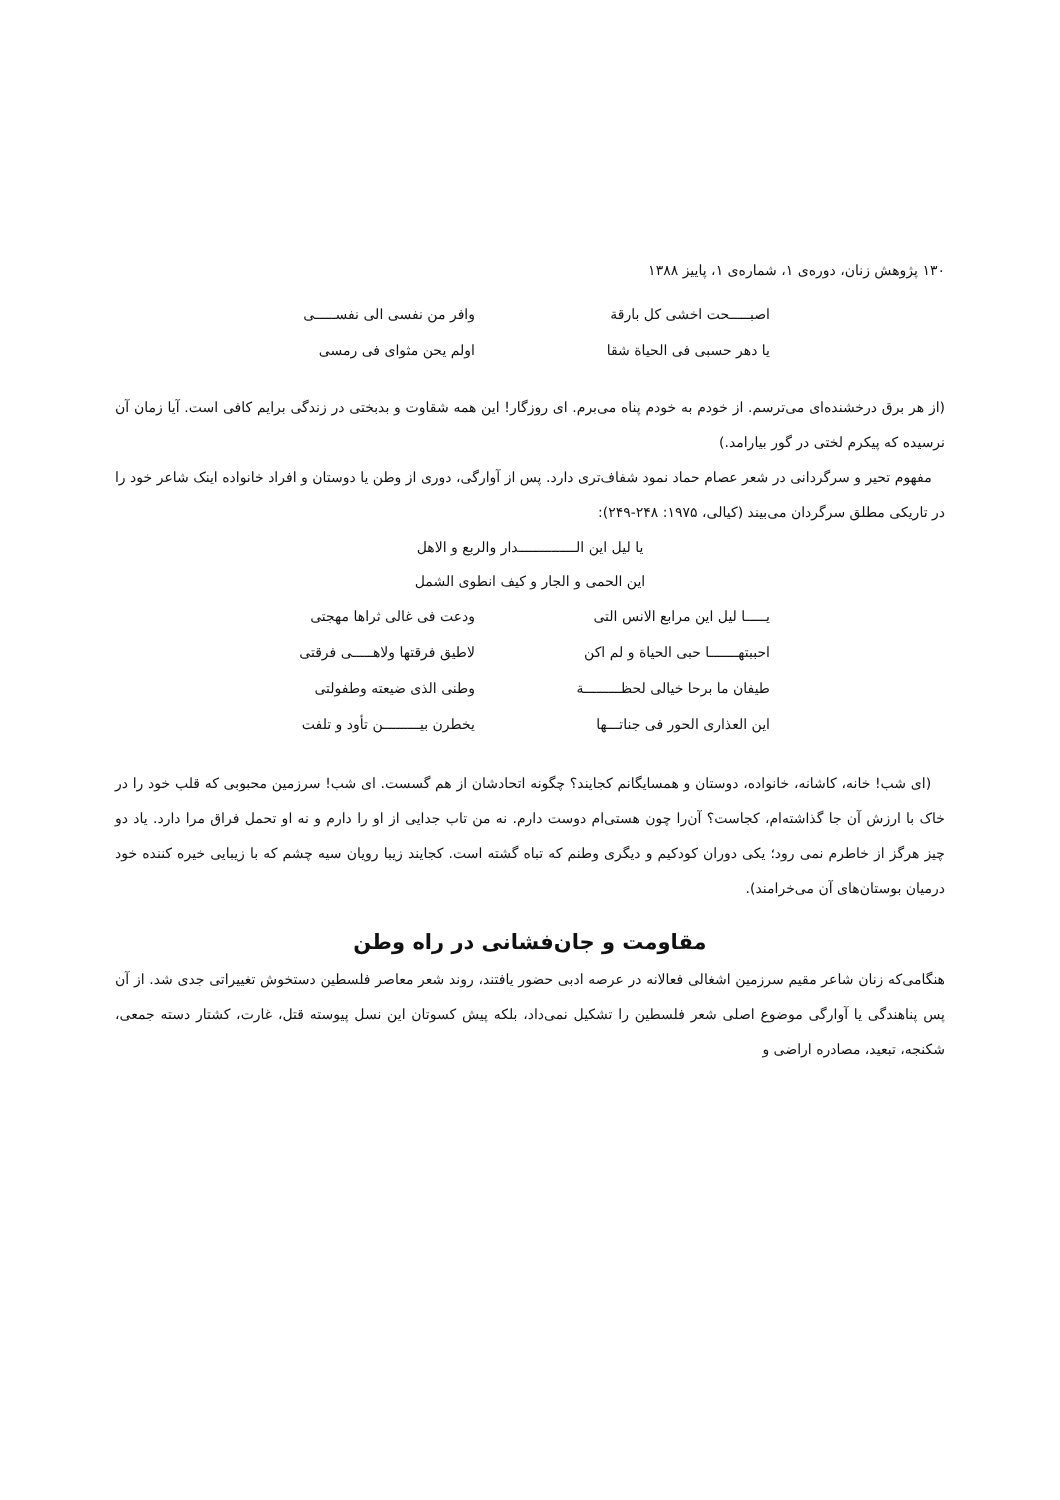۱۳۰ پژوهش زنان، دوره‌ی ۱، شماره‌ی ۱، پاییز ۱۳۸۸
اصبـــــحت اخشی کل بارقة وافر من نفسی الی نفســـــی
یا دهر حسبی فی الحیاة شقا اولم یحن مثوای فی رمسی
(از هر برق درخشنده‌ای می‌ترسم. از خودم به خودم پناه می‌برم. ای روزگار! این همه شقاوت و بدبختی در زندگی برایم کافی است. آیا زمان آن نرسیده که پیکرم لختی در گور بیارامد.)
مفهوم تحیر و سرگردانی در شعر عصام حماد نمود شفاف‌تری دارد. پس از آوارگی، دوری از وطن یا دوستان و افراد خانواده اینک شاعر خود را در تاریکی مطلق سرگردان می‌بیند (کیالی، ۱۹۷۵: ۲۴۸-۲۴۹):
یا لیل این الــــــــــــــدار والربع و الاهل
این الحمی و الجار و کیف انطوی الشمل
یـــــا لیل این مرابع الانس التی ودعت فی غالی ثراها مهجتی
احببتهـــــــا حبی الحیاة و لم اکن لاطیق فرقتها ولاهـــــی فرقتی
طیفان ما برحا خیالی لحظـــــــــة وطنی الذی ضیعته وطفولتی
این العذاری الحور فی جناتـــها یخطرن بیـــــــــن تأود و تلفت
(ای شب! خانه، کاشانه، خانواده، دوستان و همسایگانم کجایند؟ چگونه اتحادشان از هم گسست. ای شب! سرزمین محبوبی که قلب خود را در خاک با ارزش آن جا گذاشته‌ام، کجاست؟ آن‌را چون هستی‌ام دوست دارم. نه من تاب جدایی از او را دارم و نه او تحمل فراق مرا دارد. یاد دو چیز هرگز از خاطرم نمی رود؛ یکی دوران کودکیم و دیگری وطنم که تباه گشته است. کجایند زیبا رویان سیه چشم که با زیبایی خیره کننده خود درمیان بوستان‌های آن می‌خرامند).
مقاومت و جان‌فشانی در راه وطن
هنگامی‌که زنان شاعر مقیم سرزمین اشغالی فعالانه در عرصه ادبی حضور یافتند، روند شعر معاصر فلسطین دستخوش تغییراتی جدی شد. از آن پس پناهندگی یا آوارگی موضوع اصلی شعر فلسطین را تشکیل نمی‌داد، بلکه پیش کسوتان این نسل پیوسته قتل، غارت، کشتار دسته جمعی، شکنجه، تبعید، مصادره اراضی و